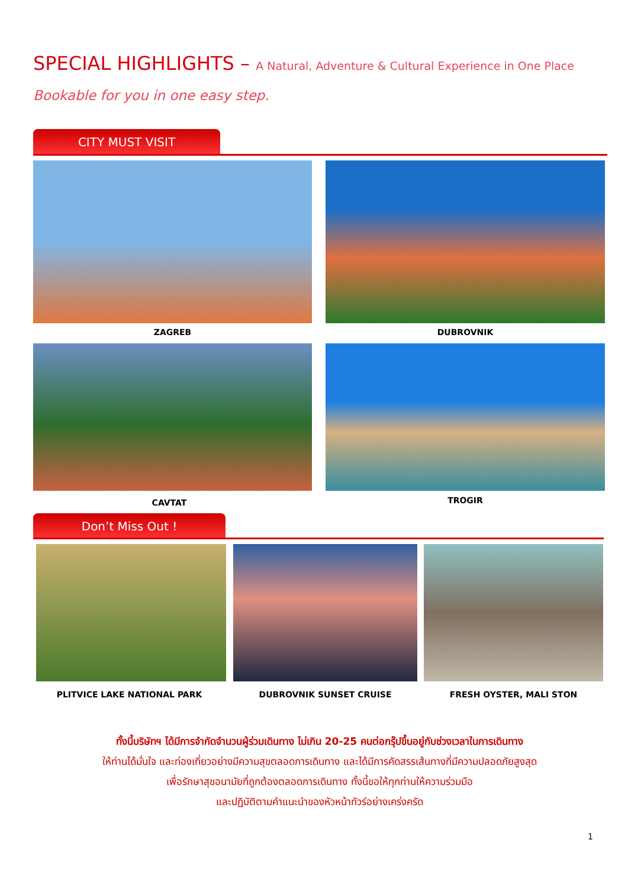SPECIAL HIGHLIGHTS – A Natural, Adventure & Cultural Experience in One Place
Bookable for you in one easy step.
CITY MUST VISIT
ZAGREB DUBROVNIK
CAVTAT TROGIR
Don’t Miss Out !
PLITVICE LAKE NATIONAL PARK DUBROVNIK SUNSET CRUISE FRESH OYSTER, MALI STON
ทั้งนี้บริษัทฯ ได้มีการจำกัดจำนวนผู้ร่วมเดินทาง ไม่เกิน 20-25 คนต่อกรุ๊ปขึ้นอยู่กับช่วงเวลาในการเดินทาง
ให้ท่านได้มั่นใจ และท่องเที่ยวอย่างมีความสุขตลอดการเดินทาง และได้มีการคัดสรรเส้นทางที่มีความปลอดภัยสูงสุด
เพื่อรักษาสุขอนามัยที่ถูกต้องตลอดการเดินทาง ทั้งนี้ขอให้ทุกท่านให้ความร่วมมือ
และปฏิบัติตามคำแนะนำของหัวหน้าทัวร์อย่างเคร่งครัด
1